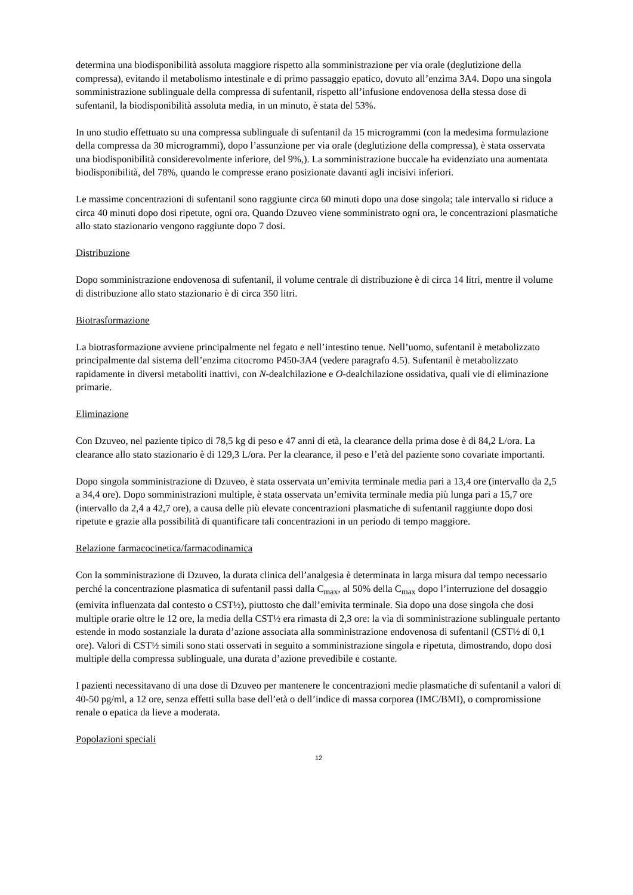determina una biodisponibilità assoluta maggiore rispetto alla somministrazione per via orale (deglutizione della compressa), evitando il metabolismo intestinale e di primo passaggio epatico, dovuto all’enzima 3A4. Dopo una singola somministrazione sublinguale della compressa di sufentanil, rispetto all’infusione endovenosa della stessa dose di sufentanil, la biodisponibilità assoluta media, in un minuto, è stata del 53%.
In uno studio effettuato su una compressa sublinguale di sufentanil da 15 microgrammi (con la medesima formulazione della compressa da 30 microgrammi), dopo l’assunzione per via orale (deglutizione della compressa), è stata osservata una biodisponibilità considerevolmente inferiore, del 9%,). La somministrazione buccale ha evidenziato una aumentata biodisponibilità, del 78%, quando le compresse erano posizionate davanti agli incisivi inferiori.
Le massime concentrazioni di sufentanil sono raggiunte circa 60 minuti dopo una dose singola; tale intervallo si riduce a circa 40 minuti dopo dosi ripetute, ogni ora. Quando Dzuveo viene somministrato ogni ora, le concentrazioni plasmatiche allo stato stazionario vengono raggiunte dopo 7 dosi.
Distribuzione
Dopo somministrazione endovenosa di sufentanil, il volume centrale di distribuzione è di circa 14 litri, mentre il volume di distribuzione allo stato stazionario è di circa 350 litri.
Biotrasformazione
La biotrasformazione avviene principalmente nel fegato e nell’intestino tenue. Nell’uomo, sufentanil è metabolizzato principalmente dal sistema dell’enzima citocromo P450-3A4 (vedere paragrafo 4.5). Sufentanil è metabolizzato rapidamente in diversi metaboliti inattivi, con N-dealchilazione e O-dealchilazione ossidativa, quali vie di eliminazione primarie.
Eliminazione
Con Dzuveo, nel paziente tipico di 78,5 kg di peso e 47 anni di età, la clearance della prima dose è di 84,2 L/ora. La clearance allo stato stazionario è di 129,3 L/ora. Per la clearance, il peso e l’età del paziente sono covariate importanti.
Dopo singola somministrazione di Dzuveo, è stata osservata un’emivita terminale media pari a 13,4 ore (intervallo da 2,5 a 34,4 ore). Dopo somministrazioni multiple, è stata osservata un’emivita terminale media più lunga pari a 15,7 ore (intervallo da 2,4 a 42,7 ore), a causa delle più elevate concentrazioni plasmatiche di sufentanil raggiunte dopo dosi ripetute e grazie alla possibilità di quantificare tali concentrazioni in un periodo di tempo maggiore.
Relazione farmacocinetica/farmacodinamica
Con la somministrazione di Dzuveo, la durata clinica dell’analgesia è determinata in larga misura dal tempo necessario perché la concentrazione plasmatica di sufentanil passi dalla C<sub>max</sub>, al 50% della C<sub>max</sub> dopo l’interruzione del dosaggio (emivita influenzata dal contesto o CST½), piuttosto che dall’emivita terminale. Sia dopo una dose singola che dosi multiple orarie oltre le 12 ore, la media della CST½ era rimasta di 2,3 ore: la via di somministrazione sublinguale pertanto estende in modo sostanziale la durata d’azione associata alla somministrazione endovenosa di sufentanil (CST½ di 0,1 ore). Valori di CST½ simili sono stati osservati in seguito a somministrazione singola e ripetuta, dimostrando, dopo dosi multiple della compressa sublinguale, una durata d’azione prevedibile e costante.
I pazienti necessitavano di una dose di Dzuveo per mantenere le concentrazioni medie plasmatiche di sufentanil a valori di 40-50 pg/ml, a 12 ore, senza effetti sulla base dell’età o dell’indice di massa corporea (IMC/BMI), o compromissione renale o epatica da lieve a moderata.
Popolazioni speciali
12